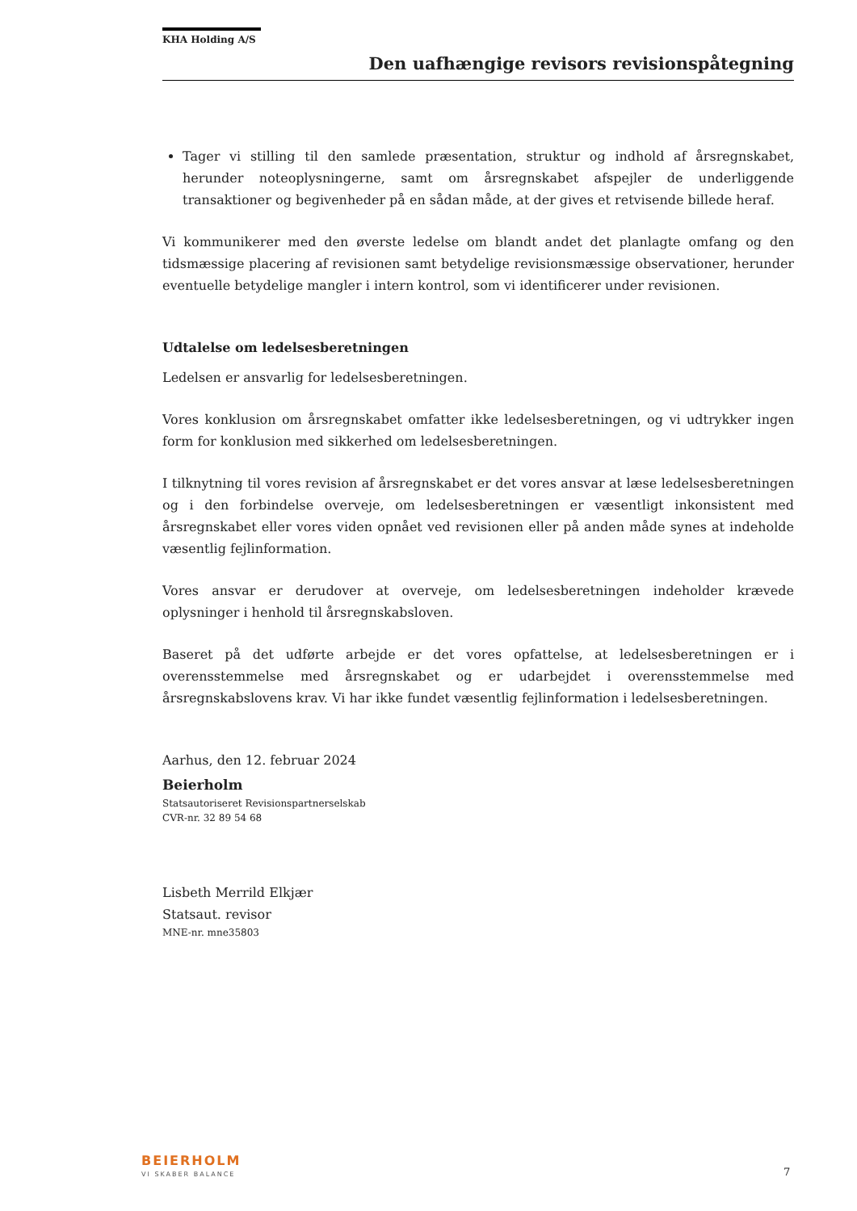KHA Holding A/S
Den uafhængige revisors revisionspåtegning
Tager vi stilling til den samlede præsentation, struktur og indhold af årsregnskabet, herunder noteoplysningerne, samt om årsregnskabet afspejler de underliggende transaktioner og begivenheder på en sådan måde, at der gives et retvisende billede heraf.
Vi kommunikerer med den øverste ledelse om blandt andet det planlagte omfang og den tidsmæssige placering af revisionen samt betydelige revisionsmæssige observationer, herunder eventuelle betydelige mangler i intern kontrol, som vi identificerer under revisionen.
Udtalelse om ledelsesberetningen
Ledelsen er ansvarlig for ledelsesberetningen.
Vores konklusion om årsregnskabet omfatter ikke ledelsesberetningen, og vi udtrykker ingen form for konklusion med sikkerhed om ledelsesberetningen.
I tilknytning til vores revision af årsregnskabet er det vores ansvar at læse ledelsesberetningen og i den forbindelse overveje, om ledelsesberetningen er væsentligt inkonsistent med årsregnskabet eller vores viden opnået ved revisionen eller på anden måde synes at indeholde væsentlig fejlinformation.
Vores ansvar er derudover at overveje, om ledelsesberetningen indeholder krævede oplysninger i henhold til årsregnskabsloven.
Baseret på det udførte arbejde er det vores opfattelse, at ledelsesberetningen er i overensstemmelse med årsregnskabet og er udarbejdet i overensstemmelse med årsregnskabslovens krav. Vi har ikke fundet væsentlig fejlinformation i ledelsesberetningen.
Aarhus, den 12. februar 2024
Beierholm
Statsautoriseret Revisionspartnerselskab
CVR-nr. 32 89 54 68
Lisbeth Merrild Elkjær
Statsaut. revisor
MNE-nr. mne35803
BEIERHOLM
VI SKABER BALANCE 7